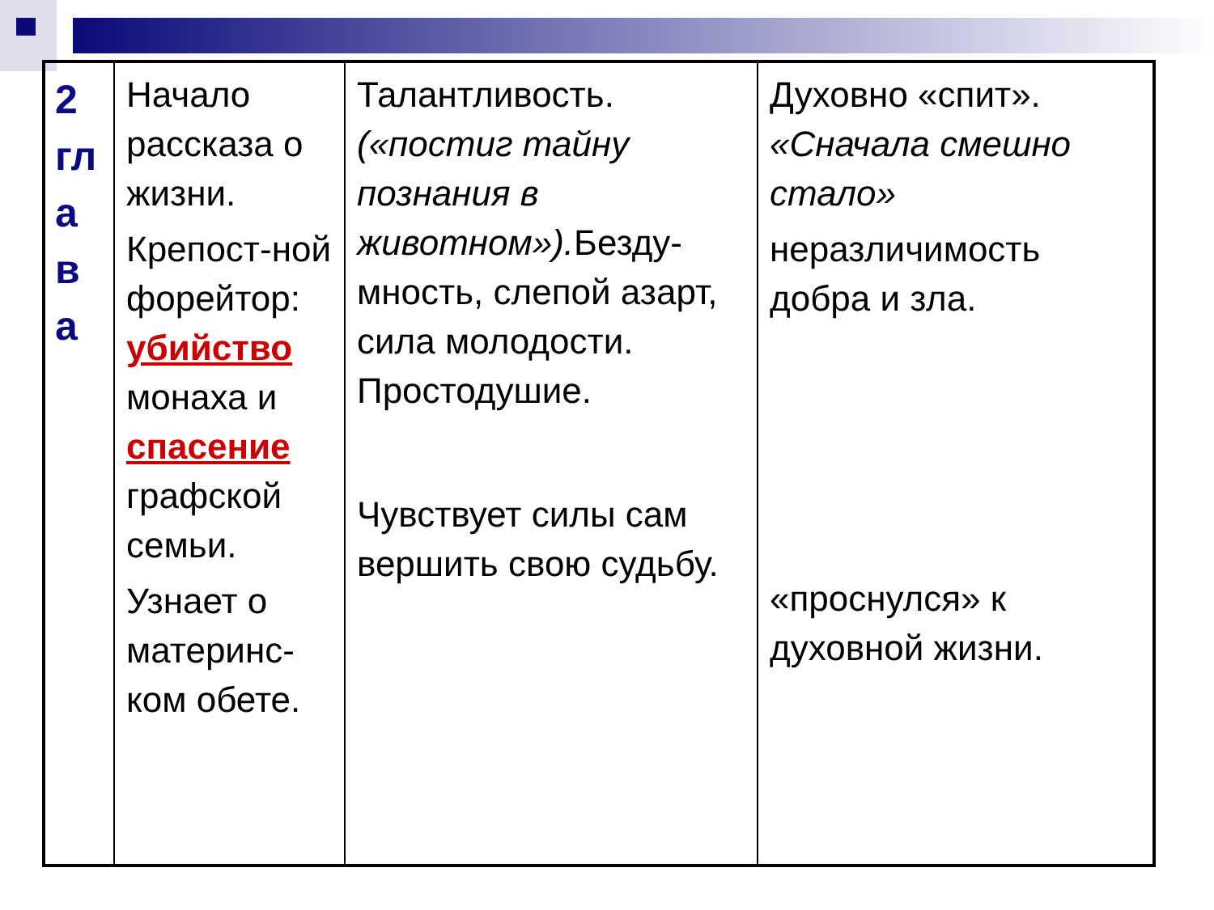| 2 гл а в а | Начало рассказа о жизни. Крепост-ной форейтор: убийство монаха и спасение графской семьи. Узнает о материнс-ком обете. | Талантливость. («постиг тайну познания в животном»). Безду-мность, слепой азарт, сила молодости. Простодушие. Чувствует силы сам вершить свою судьбу. | Духовно «спит». «Сначала смешно стало» неразличимость добра и зла. «проснулся» к духовной жизни. |